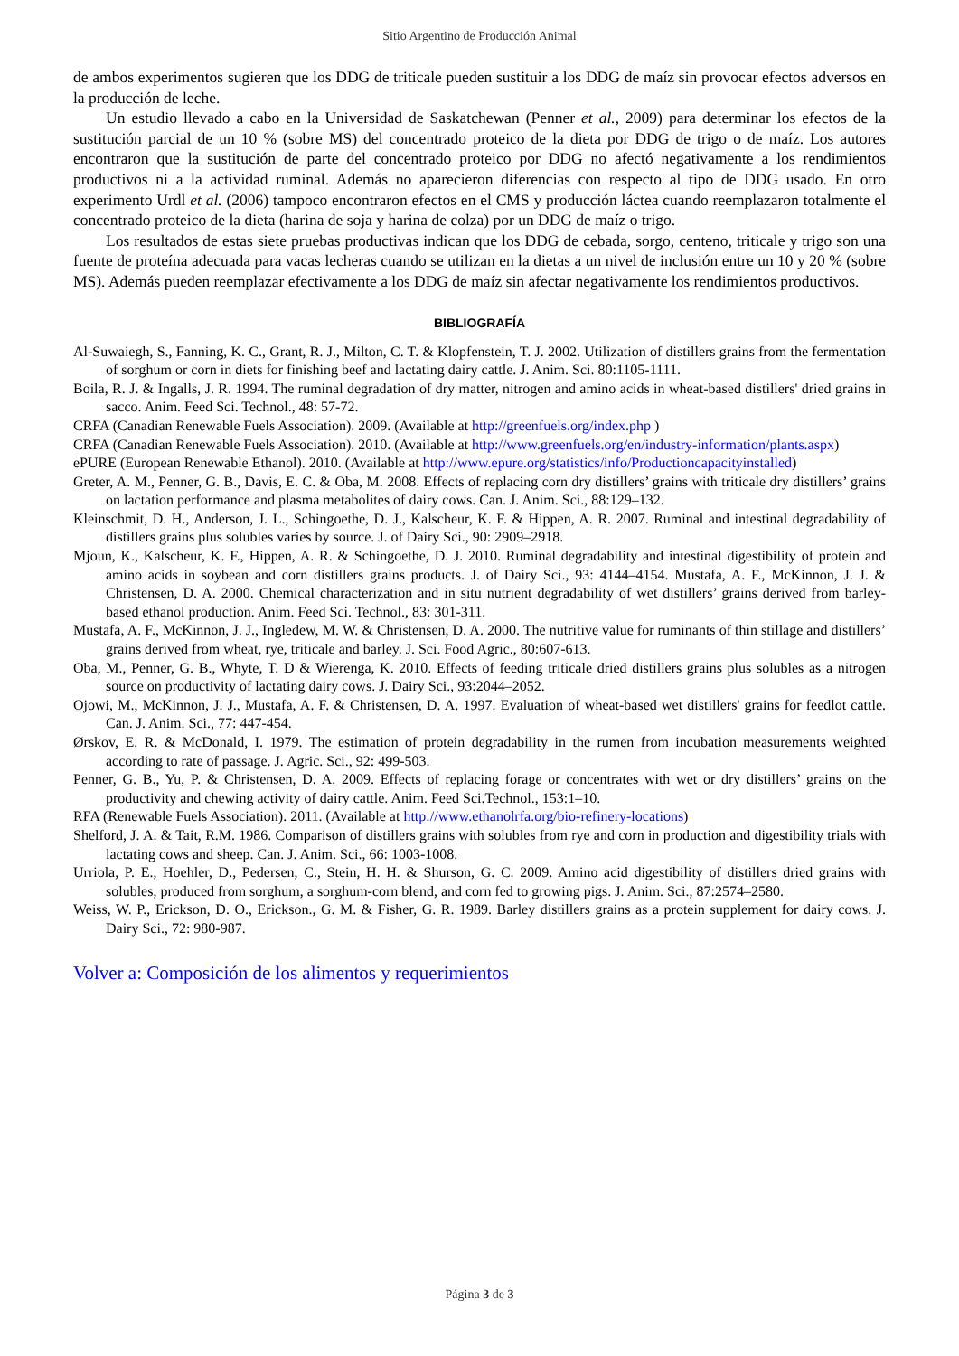Sitio Argentino de Producción Animal
de ambos experimentos sugieren que los DDG de triticale pueden sustituir a los DDG de maíz sin provocar efectos adversos en la producción de leche.
Un estudio llevado a cabo en la Universidad de Saskatchewan (Penner et al., 2009) para determinar los efectos de la sustitución parcial de un 10 % (sobre MS) del concentrado proteico de la dieta por DDG de trigo o de maíz. Los autores encontraron que la sustitución de parte del concentrado proteico por DDG no afectó negativamente a los rendimientos productivos ni a la actividad ruminal. Además no aparecieron diferencias con respecto al tipo de DDG usado. En otro experimento Urdl et al. (2006) tampoco encontraron efectos en el CMS y producción láctea cuando reemplazaron totalmente el concentrado proteico de la dieta (harina de soja y harina de colza) por un DDG de maíz o trigo.
Los resultados de estas siete pruebas productivas indican que los DDG de cebada, sorgo, centeno, triticale y trigo son una fuente de proteína adecuada para vacas lecheras cuando se utilizan en la dietas a un nivel de inclusión entre un 10 y 20 % (sobre MS). Además pueden reemplazar efectivamente a los DDG de maíz sin afectar negativamente los rendimientos productivos.
BIBLIOGRAFÍA
Al-Suwaiegh, S., Fanning, K. C., Grant, R. J., Milton, C. T. & Klopfenstein, T. J. 2002. Utilization of distillers grains from the fermentation of sorghum or corn in diets for finishing beef and lactating dairy cattle. J. Anim. Sci. 80:1105-1111.
Boila, R. J. & Ingalls, J. R. 1994. The ruminal degradation of dry matter, nitrogen and amino acids in wheat-based distillers' dried grains in sacco. Anim. Feed Sci. Technol., 48: 57-72.
CRFA (Canadian Renewable Fuels Association). 2009. (Available at http://greenfuels.org/index.php )
CRFA (Canadian Renewable Fuels Association). 2010. (Available at http://www.greenfuels.org/en/industry-information/plants.aspx)
ePURE (European Renewable Ethanol). 2010. (Available at http://www.epure.org/statistics/info/Productioncapacityinstalled)
Greter, A. M., Penner, G. B., Davis, E. C. & Oba, M. 2008. Effects of replacing corn dry distillers’ grains with triticale dry distillers’ grains on lactation performance and plasma metabolites of dairy cows. Can. J. Anim. Sci., 88:129–132.
Kleinschmit, D. H., Anderson, J. L., Schingoethe, D. J., Kalscheur, K. F. & Hippen, A. R. 2007. Ruminal and intestinal degradability of distillers grains plus solubles varies by source. J. of Dairy Sci., 90: 2909–2918.
Mjoun, K., Kalscheur, K. F., Hippen, A. R. & Schingoethe, D. J. 2010. Ruminal degradability and intestinal digestibility of protein and amino acids in soybean and corn distillers grains products. J. of Dairy Sci., 93: 4144–4154. Mustafa, A. F., McKinnon, J. J. & Christensen, D. A. 2000. Chemical characterization and in situ nutrient degradability of wet distillers’ grains derived from barley-based ethanol production. Anim. Feed Sci. Technol., 83: 301-311.
Mustafa, A. F., McKinnon, J. J., Ingledew, M. W. & Christensen, D. A. 2000. The nutritive value for ruminants of thin stillage and distillers’ grains derived from wheat, rye, triticale and barley. J. Sci. Food Agric., 80:607-613.
Oba, M., Penner, G. B., Whyte, T. D & Wierenga, K. 2010. Effects of feeding triticale dried distillers grains plus solubles as a nitrogen source on productivity of lactating dairy cows. J. Dairy Sci., 93:2044–2052.
Ojowi, M., McKinnon, J. J., Mustafa, A. F. & Christensen, D. A. 1997. Evaluation of wheat-based wet distillers' grains for feedlot cattle. Can. J. Anim. Sci., 77: 447-454.
Ørskov, E. R. & McDonald, I. 1979. The estimation of protein degradability in the rumen from incubation measurements weighted according to rate of passage. J. Agric. Sci., 92: 499-503.
Penner, G. B., Yu, P. & Christensen, D. A. 2009. Effects of replacing forage or concentrates with wet or dry distillers’ grains on the productivity and chewing activity of dairy cattle. Anim. Feed Sci.Technol., 153:1–10.
RFA (Renewable Fuels Association). 2011. (Available at http://www.ethanolrfa.org/bio-refinery-locations)
Shelford, J. A. & Tait, R.M. 1986. Comparison of distillers grains with solubles from rye and corn in production and digestibility trials with lactating cows and sheep. Can. J. Anim. Sci., 66: 1003-1008.
Urriola, P. E., Hoehler, D., Pedersen, C., Stein, H. H. & Shurson, G. C. 2009. Amino acid digestibility of distillers dried grains with solubles, produced from sorghum, a sorghum-corn blend, and corn fed to growing pigs. J. Anim. Sci., 87:2574–2580.
Weiss, W. P., Erickson, D. O., Erickson., G. M. & Fisher, G. R. 1989. Barley distillers grains as a protein supplement for dairy cows. J. Dairy Sci., 72: 980-987.
Volver a: Composición de los alimentos y requerimientos
Página 3 de 3